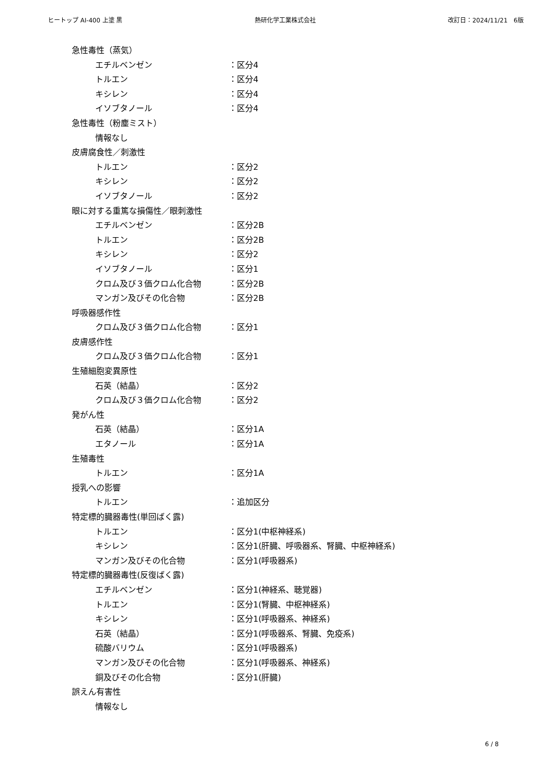ヒートップ AI-400 上塗 黒 熱研化学工業株式会社 改訂日：2024/11/21　6版
急性毒性（蒸気）
エチルベンゼン ：区分4
トルエン ：区分4
キシレン ：区分4
イソブタノール ：区分4
急性毒性（粉塵ミスト）
情報なし
皮膚腐食性／刺激性
トルエン ：区分2
キシレン ：区分2
イソブタノール ：区分2
眼に対する重篤な損傷性／眼刺激性
エチルベンゼン ：区分2B
トルエン ：区分2B
キシレン ：区分2
イソブタノール ：区分1
クロム及び３価クロム化合物 ：区分2B
マンガン及びその化合物 ：区分2B
呼吸器感作性
クロム及び３価クロム化合物 ：区分1
皮膚感作性
クロム及び３価クロム化合物 ：区分1
生殖細胞変異原性
石英（結晶） ：区分2
クロム及び３価クロム化合物 ：区分2
発がん性
石英（結晶） ：区分1A
エタノール ：区分1A
生殖毒性
トルエン ：区分1A
授乳への影響
トルエン ：追加区分
特定標的臓器毒性(単回ばく露)
トルエン ：区分1(中枢神経系)
キシレン ：区分1(肝臓、呼吸器系、腎臓、中枢神経系)
マンガン及びその化合物 ：区分1(呼吸器系)
特定標的臓器毒性(反復ばく露)
エチルベンゼン ：区分1(神経系、聴覚器)
トルエン ：区分1(腎臓、中枢神経系)
キシレン ：区分1(呼吸器系、神経系)
石英（結晶） ：区分1(呼吸器系、腎臓、免疫系)
硫酸バリウム ：区分1(呼吸器系)
マンガン及びその化合物 ：区分1(呼吸器系、神経系)
銅及びその化合物 ：区分1(肝臓)
誤えん有害性
情報なし
6 / 8